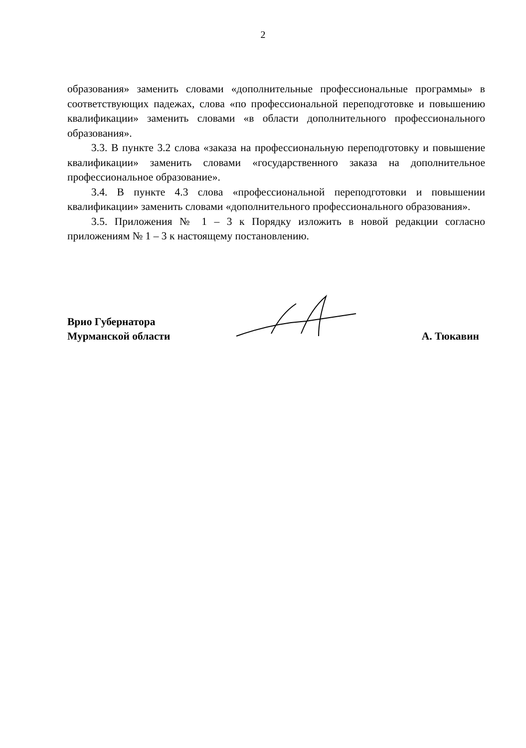2
образования» заменить словами «дополнительные профессиональные программы» в соответствующих падежах, слова «по профессиональной переподготовке и повышению квалификации» заменить словами «в области дополнительного профессионального образования».
3.3. В пункте 3.2 слова «заказа на профессиональную переподготовку и повышение квалификации» заменить словами «государственного заказа на дополнительное профессиональное образование».
3.4. В пункте 4.3 слова «профессиональной переподготовки и повышении квалификации» заменить словами «дополнительного профессионального образования».
3.5. Приложения № 1 – 3 к Порядку изложить в новой редакции согласно приложениям № 1 – 3 к настоящему постановлению.
Врио Губернатора
Мурманской области
А. Тюкавин